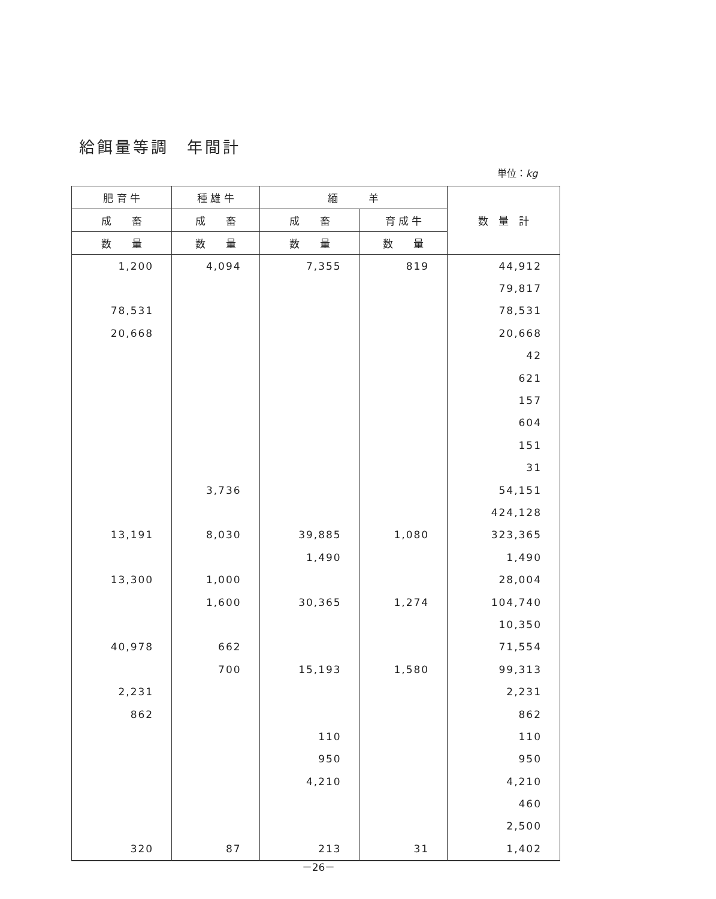給餌量等調　年間計
単位：kg
| 肥 育 牛 | 種 雄 牛 | 緬 羊 | | 数 量 計 |
| --- | --- | --- | --- | --- |
| 成 畜 | 成 畜 | 成 畜 | 育 成 牛 | |
| 数 量 | 数 量 | 数 量 | 数 量 | |
| 1,200 | 4,094 | 7,355 | 819 | 44,912 |
| | | | | 79,817 |
| 78,531 | | | | 78,531 |
| 20,668 | | | | 20,668 |
| | | | | 42 |
| | | | | 621 |
| | | | | 157 |
| | | | | 604 |
| | | | | 151 |
| | | | | 31 |
| | 3,736 | | | 54,151 |
| | | | | 424,128 |
| 13,191 | 8,030 | 39,885 | 1,080 | 323,365 |
| | | 1,490 | | 1,490 |
| 13,300 | 1,000 | | | 28,004 |
| | 1,600 | 30,365 | 1,274 | 104,740 |
| | | | | 10,350 |
| 40,978 | 662 | | | 71,554 |
| | 700 | 15,193 | 1,580 | 99,313 |
| 2,231 | | | | 2,231 |
| 862 | | | | 862 |
| | | 110 | | 110 |
| | | 950 | | 950 |
| | | 4,210 | | 4,210 |
| | | | | 460 |
| | | | | 2,500 |
| 320 | 87 | 213 | 31 | 1,402 |
－26－